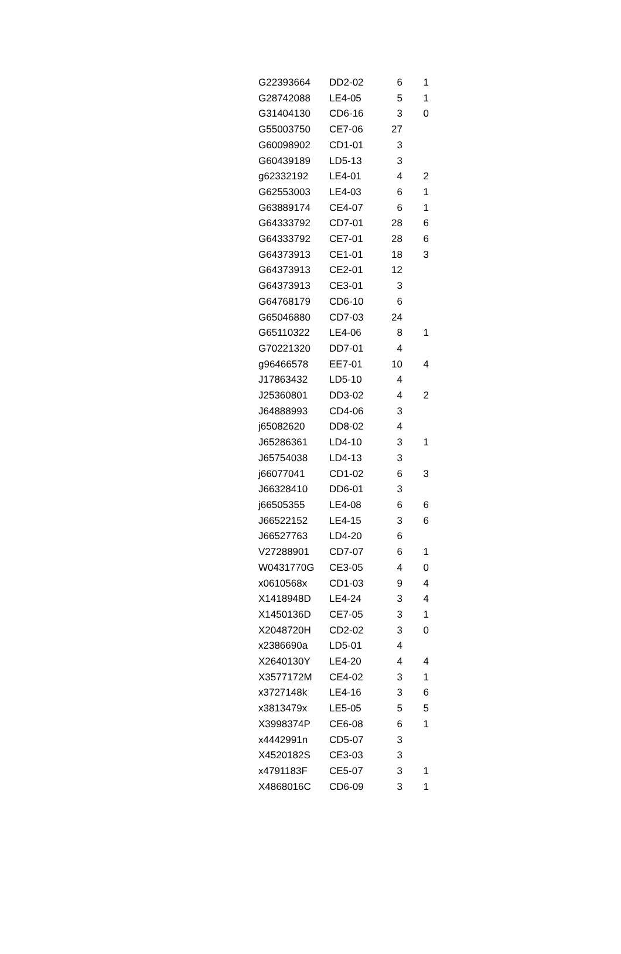| G22393664 | DD2-02 | 6 | 1 |
| G28742088 | LE4-05 | 5 | 1 |
| G31404130 | CD6-16 | 3 | 0 |
| G55003750 | CE7-06 | 27 | |
| G60098902 | CD1-01 | 3 | |
| G60439189 | LD5-13 | 3 | |
| g62332192 | LE4-01 | 4 | 2 |
| G62553003 | LE4-03 | 6 | 1 |
| G63889174 | CE4-07 | 6 | 1 |
| G64333792 | CD7-01 | 28 | 6 |
| G64333792 | CE7-01 | 28 | 6 |
| G64373913 | CE1-01 | 18 | 3 |
| G64373913 | CE2-01 | 12 | |
| G64373913 | CE3-01 | 3 | |
| G64768179 | CD6-10 | 6 | |
| G65046880 | CD7-03 | 24 | |
| G65110322 | LE4-06 | 8 | 1 |
| G70221320 | DD7-01 | 4 | |
| g96466578 | EE7-01 | 10 | 4 |
| J17863432 | LD5-10 | 4 | |
| J25360801 | DD3-02 | 4 | 2 |
| J64888993 | CD4-06 | 3 | |
| j65082620 | DD8-02 | 4 | |
| J65286361 | LD4-10 | 3 | 1 |
| J65754038 | LD4-13 | 3 | |
| j66077041 | CD1-02 | 6 | 3 |
| J66328410 | DD6-01 | 3 | |
| j66505355 | LE4-08 | 6 | 6 |
| J66522152 | LE4-15 | 3 | 6 |
| J66527763 | LD4-20 | 6 | |
| V27288901 | CD7-07 | 6 | 1 |
| W0431770G | CE3-05 | 4 | 0 |
| x0610568x | CD1-03 | 9 | 4 |
| X1418948D | LE4-24 | 3 | 4 |
| X1450136D | CE7-05 | 3 | 1 |
| X2048720H | CD2-02 | 3 | 0 |
| x2386690a | LD5-01 | 4 | |
| X2640130Y | LE4-20 | 4 | 4 |
| X3577172M | CE4-02 | 3 | 1 |
| x3727148k | LE4-16 | 3 | 6 |
| x3813479x | LE5-05 | 5 | 5 |
| X3998374P | CE6-08 | 6 | 1 |
| x4442991n | CD5-07 | 3 | |
| X4520182S | CE3-03 | 3 | |
| x4791183F | CE5-07 | 3 | 1 |
| X4868016C | CD6-09 | 3 | 1 |